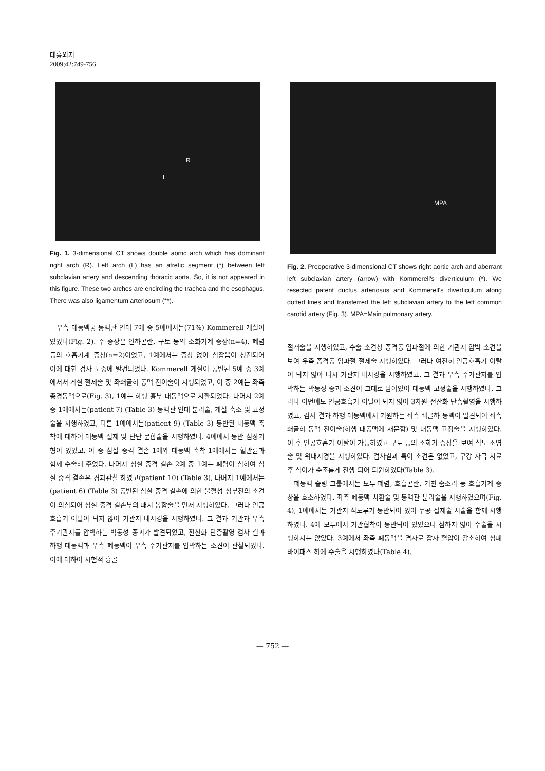대흉외지
2009;42:749-756
R
L
Fig. 1. 3-dimensional CT shows double aortic arch which has dominant right arch (R). Left arch (L) has an atretic segment (*) between left subclavian artery and descending thoracic aorta. So, it is not appeared in this figure. These two arches are encircling the trachea and the esophagus. There was also ligamentum arteriosum (**).
우측 대동맥궁-동맥관 인대 7예 중 5예에서는(71%) Kommerell 게실이 있었다(Fig. 2). 주 증상은 연하곤란, 구토 등의 소화기계 증상(n=4), 폐렴 등의 호흡기계 증상(n=2)이었고, 1예에서는 증상 없이 심잡음이 청진되어 이에 대한 검사 도중에 발견되었다. Kommerell 게실이 동반된 5예 중 3예에서서 게실 절제술 및 좌쇄골하 동맥 전이술이 시행되었고, 이 중 2예는 좌측 총경동맥으로(Fig. 3), 1예는 하행 흉부 대동맥으로 치환되었다. 나머지 2예 중 1예에서는(patient 7) (Table 3) 동맥관 인대 분리술, 게실 축소 및 고정술을 시행하였고, 다른 1예에서는(patient 9) (Table 3) 동반된 대동맥 축착에 대하여 대동맥 절제 및 단단 문합술을 시행하였다. 4예에서 동반 심장기형이 있었고, 이 중 심실 중격 결손 1예와 대동맥 축착 1예에서는 혈관륜과 함께 수술해 주었다. 나머지 심실 중격 결손 2예 중 1예는 폐렴이 심하여 심실 중격 결손은 경과관찰 하였고(patient 10) (Table 3), 나머지 1예에서는(patient 6) (Table 3) 동반된 심실 중격 결손에 의한 울혈성 심부전의 소견이 의심되어 심실 중격 결손부의 패치 봉합술을 먼저 시행하였다. 그러나 인공호흡기 이탈이 되지 않아 기관지 내시경을 시행하였다. 그 결과 기관과 우측 주기관지를 압박하는 박동성 종괴가 발견되었고, 전산화 단층촬영 검사 결과 하행 대동맥과 우측 폐동맥이 우측 주기관지를 압박하는 소견이 관찰되었다. 이에 대하여 시험적 흉골
MPA
Fig. 2. Preoperative 3-dimensional CT shows right aortic arch and aberrant left subclavian artery (arrow) with Kommerell's diverticulum (*). We resected patent ductus arteriosus and Kommerell's diverticulum along dotted lines and transferred the left subclavian artery to the left common carotid artery (Fig. 3). MPA=Main pulmonary artery.
절개술을 시행하였고, 수술 소견상 종격동 임파절에 의한 기관지 압박 소견을 보여 우측 종격동 임파절 절제술 시행하였다. 그러나 여전히 인공호흡기 이탈이 되지 않아 다시 기관지 내시경을 시행하였고, 그 결과 우측 주기관지를 압박하는 박동성 종괴 소견이 그대로 남아있어 대동맥 고정술을 시행하였다. 그러나 이번에도 인공호흡기 이탈이 되지 않아 3차원 전산화 단층촬영을 시행하였고, 검사 결과 하행 대동맥에서 기원하는 좌측 쇄골하 동맥이 발견되어 좌측 쇄골하 동맥 전이술(하행 대동맥에 재문합) 및 대동맥 고정술을 시행하였다. 이 후 인공호흡기 이탈이 가능하였고 구토 등의 소화기 증상을 보여 식도 조영술 및 위내시경을 시행하였다. 검사결과 특이 소견은 없었고, 구강 자극 치료 후 식이가 순조롭게 진행 되어 퇴원하였다(Table 3).
폐동맥 슬링 그룹에서는 모두 폐렴, 호흡곤란, 거친 숨소리 등 호흡기계 증상을 호소하였다. 좌측 폐동맥 치환술 및 동맥관 분리술을 시행하였으며(Fig. 4), 1예에서는 기관지-식도루가 동반되어 있어 누공 절제술 시술을 함께 시행하였다. 4예 모두에서 기관협착이 동반되어 있었으나 심하지 않아 수술을 시행하지는 않았다. 3예에서 좌측 폐동맥을 겸자로 잡자 혈압이 감소하여 심폐 바이패스 하에 수술을 시행하였다(Table 4).
— 752 —